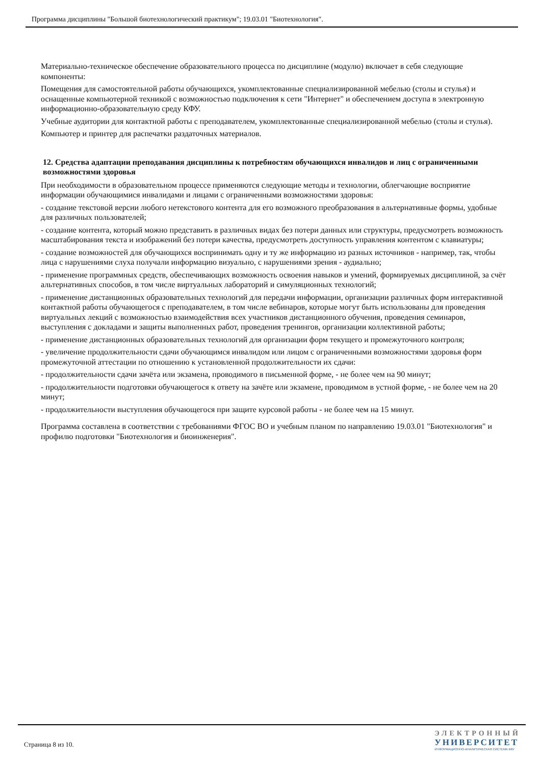Программа дисциплины "Большой биотехнологический практикум"; 19.03.01 "Биотехнология".
Материально-техническое обеспечение образовательного процесса по дисциплине (модулю) включает в себя следующие компоненты:
Помещения для самостоятельной работы обучающихся, укомплектованные специализированной мебелью (столы и стулья) и оснащенные компьютерной техникой с возможностью подключения к сети "Интернет" и обеспечением доступа в электронную информационно-образовательную среду КФУ.
Учебные аудитории для контактной работы с преподавателем, укомплектованные специализированной мебелью (столы и стулья).
Компьютер и принтер для распечатки раздаточных материалов.
12. Средства адаптации преподавания дисциплины к потребностям обучающихся инвалидов и лиц с ограниченными возможностями здоровья
При необходимости в образовательном процессе применяются следующие методы и технологии, облегчающие восприятие информации обучающимися инвалидами и лицами с ограниченными возможностями здоровья:
- создание текстовой версии любого нетекстового контента для его возможного преобразования в альтернативные формы, удобные для различных пользователей;
- создание контента, который можно представить в различных видах без потери данных или структуры, предусмотреть возможность масштабирования текста и изображений без потери качества, предусмотреть доступность управления контентом с клавиатуры;
- создание возможностей для обучающихся воспринимать одну и ту же информацию из разных источников - например, так, чтобы лица с нарушениями слуха получали информацию визуально, с нарушениями зрения - аудиально;
- применение программных средств, обеспечивающих возможность освоения навыков и умений, формируемых дисциплиной, за счёт альтернативных способов, в том числе виртуальных лабораторий и симуляционных технологий;
- применение дистанционных образовательных технологий для передачи информации, организации различных форм интерактивной контактной работы обучающегося с преподавателем, в том числе вебинаров, которые могут быть использованы для проведения виртуальных лекций с возможностью взаимодействия всех участников дистанционного обучения, проведения семинаров, выступления с докладами и защиты выполненных работ, проведения тренингов, организации коллективной работы;
- применение дистанционных образовательных технологий для организации форм текущего и промежуточного контроля;
- увеличение продолжительности сдачи обучающимся инвалидом или лицом с ограниченными возможностями здоровья форм промежуточной аттестации по отношению к установленной продолжительности их сдачи:
- продолжительности сдачи зачёта или экзамена, проводимого в письменной форме, - не более чем на 90 минут;
- продолжительности подготовки обучающегося к ответу на зачёте или экзамене, проводимом в устной форме, - не более чем на 20 минут;
- продолжительности выступления обучающегося при защите курсовой работы - не более чем на 15 минут.
Программа составлена в соответствии с требованиями ФГОС ВО и учебным планом по направлению 19.03.01 "Биотехнология" и профилю подготовки "Биотехнология и биоинженерия".
Страница 8 из 10.
ЭЛЕКТРОННЫЙ
УНИВЕРСИТЕТ
ИНФОРМАЦИОННО-АНАЛИТИЧЕСКАЯ СИСТЕМА КФУ